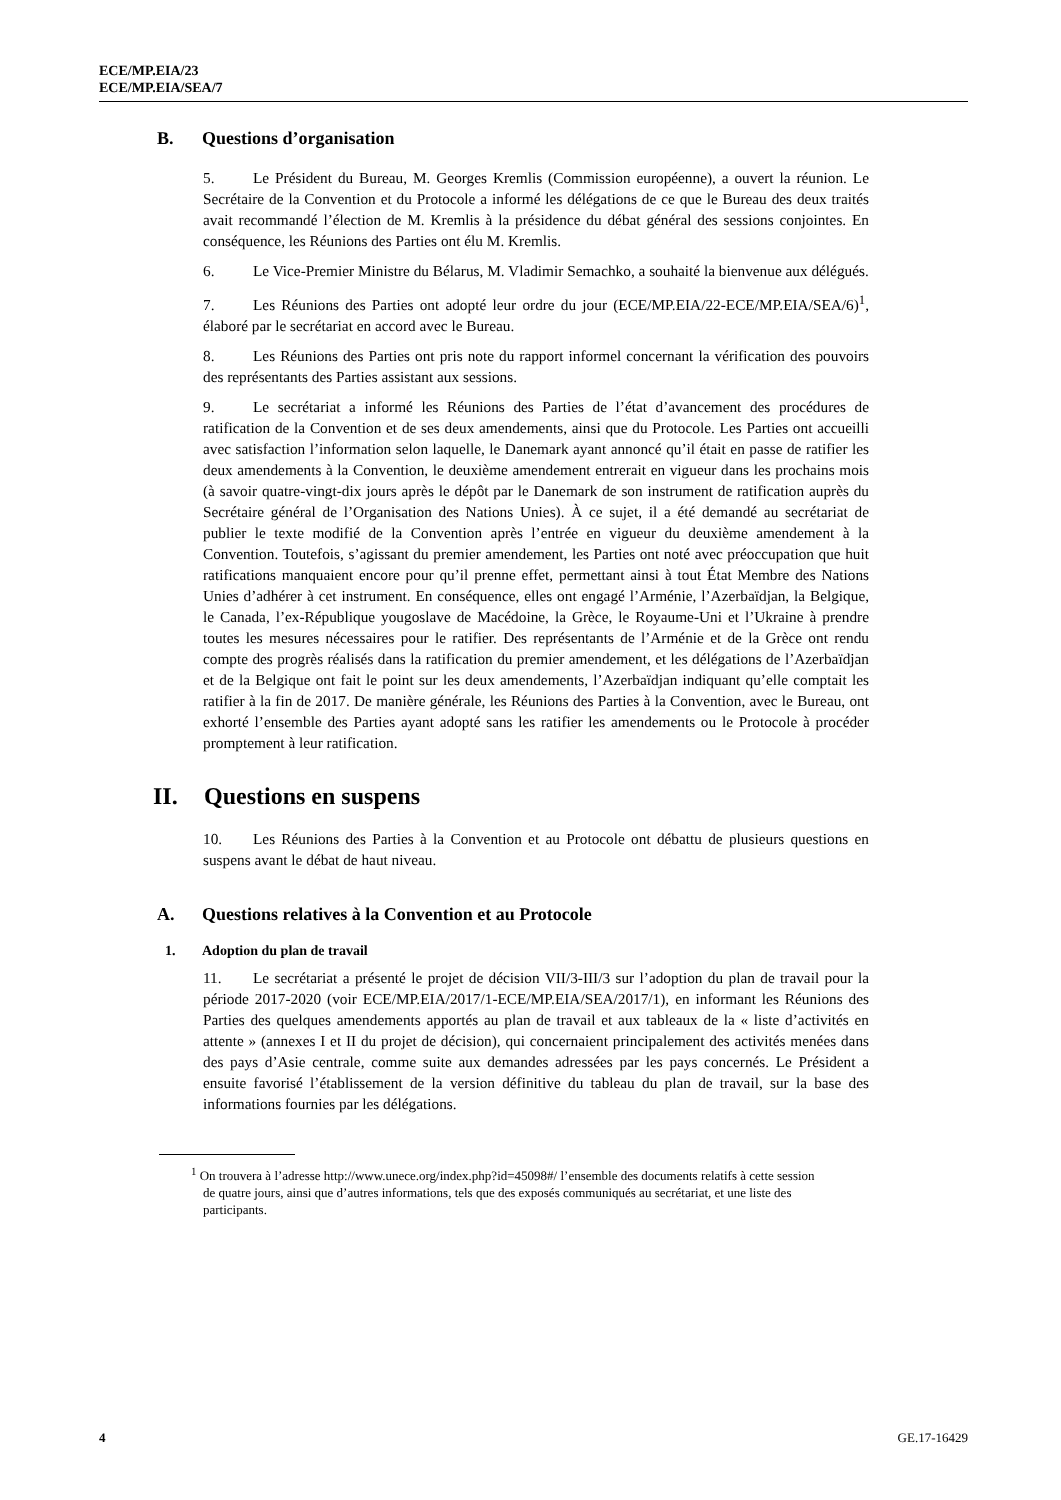ECE/MP.EIA/23
ECE/MP.EIA/SEA/7
B. Questions d’organisation
5. Le Président du Bureau, M. Georges Kremlis (Commission européenne), a ouvert la réunion. Le Secrétaire de la Convention et du Protocole a informé les délégations de ce que le Bureau des deux traités avait recommandé l’élection de M. Kremlis à la présidence du débat général des sessions conjointes. En conséquence, les Réunions des Parties ont élu M. Kremlis.
6. Le Vice-Premier Ministre du Bélarus, M. Vladimir Semachko, a souhaité la bienvenue aux délégués.
7. Les Réunions des Parties ont adopté leur ordre du jour (ECE/MP.EIA/22-ECE/MP.EIA/SEA/6)<sup>1</sup>, élaboré par le secrétariat en accord avec le Bureau.
8. Les Réunions des Parties ont pris note du rapport informel concernant la vérification des pouvoirs des représentants des Parties assistant aux sessions.
9. Le secrétariat a informé les Réunions des Parties de l’état d’avancement des procédures de ratification de la Convention et de ses deux amendements, ainsi que du Protocole. Les Parties ont accueilli avec satisfaction l’information selon laquelle, le Danemark ayant annoncé qu’il était en passe de ratifier les deux amendements à la Convention, le deuxième amendement entrerait en vigueur dans les prochains mois (à savoir quatre-vingt-dix jours après le dépôt par le Danemark de son instrument de ratification auprès du Secrétaire général de l’Organisation des Nations Unies). À ce sujet, il a été demandé au secrétariat de publier le texte modifié de la Convention après l’entrée en vigueur du deuxième amendement à la Convention. Toutefois, s’agissant du premier amendement, les Parties ont noté avec préoccupation que huit ratifications manquaient encore pour qu’il prenne effet, permettant ainsi à tout État Membre des Nations Unies d’adhérer à cet instrument. En conséquence, elles ont engagé l’Arménie, l’Azerbaïdjan, la Belgique, le Canada, l’ex-République yougoslave de Macédoine, la Grèce, le Royaume-Uni et l’Ukraine à prendre toutes les mesures nécessaires pour le ratifier. Des représentants de l’Arménie et de la Grèce ont rendu compte des progrès réalisés dans la ratification du premier amendement, et les délégations de l’Azerbaïdjan et de la Belgique ont fait le point sur les deux amendements, l’Azerbaïdjan indiquant qu’elle comptait les ratifier à la fin de 2017. De manière générale, les Réunions des Parties à la Convention, avec le Bureau, ont exhorté l’ensemble des Parties ayant adopté sans les ratifier les amendements ou le Protocole à procéder promptement à leur ratification.
II. Questions en suspens
10. Les Réunions des Parties à la Convention et au Protocole ont débattu de plusieurs questions en suspens avant le débat de haut niveau.
A. Questions relatives à la Convention et au Protocole
1. Adoption du plan de travail
11. Le secrétariat a présenté le projet de décision VII/3-III/3 sur l’adoption du plan de travail pour la période 2017-2020 (voir ECE/MP.EIA/2017/1-ECE/MP.EIA/SEA/2017/1), en informant les Réunions des Parties des quelques amendements apportés au plan de travail et aux tableaux de la « liste d’activités en attente » (annexes I et II du projet de décision), qui concernaient principalement des activités menées dans des pays d’Asie centrale, comme suite aux demandes adressées par les pays concernés. Le Président a ensuite favorisé l’établissement de la version définitive du tableau du plan de travail, sur la base des informations fournies par les délégations.
<sup>1</sup> On trouvera à l’adresse http://www.unece.org/index.php?id=45098#/ l’ensemble des documents relatifs à cette session de quatre jours, ainsi que d’autres informations, tels que des exposés communiqués au secrétariat, et une liste des participants.
4 GE.17-16429